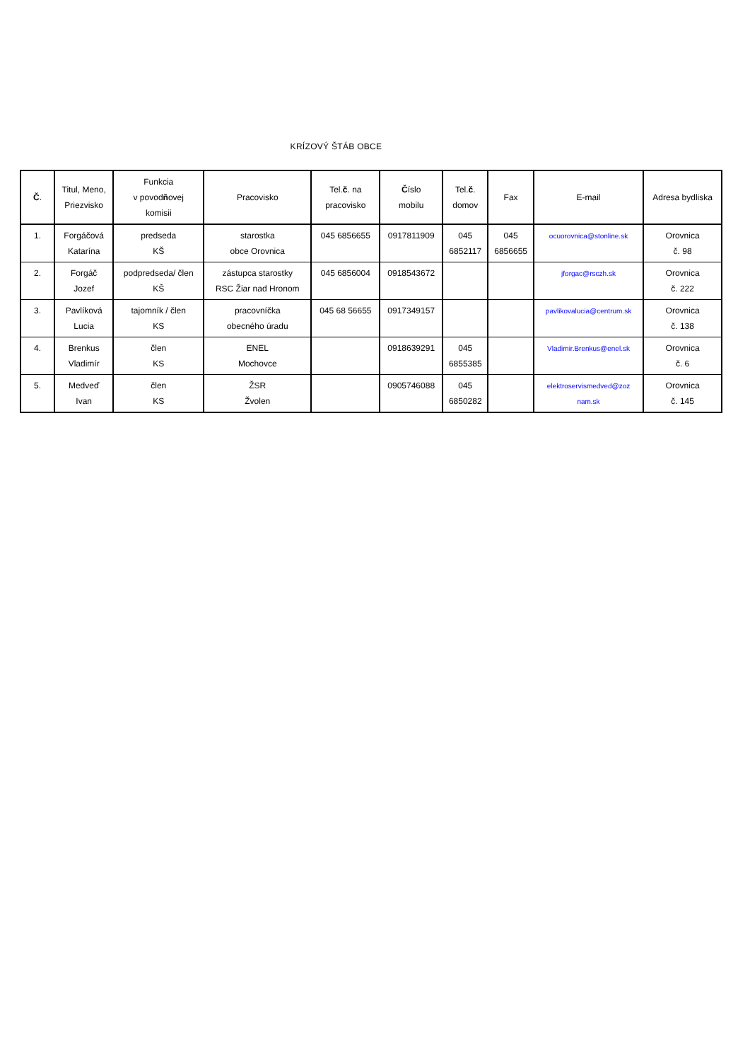KRÍZOVÝ ŠTÁB OBCE
| Č . | Titul, Meno, Priezvisko | Funkcia v povod ň ovej komisii | Pracovisko | Tel. č . na pracovisko | Č íslo mobilu | Tel. č . domov | Fax | E-mail | Adresa bydliska |
| --- | --- | --- | --- | --- | --- | --- | --- | --- | --- |
| 1. | Forgáčová Katarína | predseda KŠ | starostka obce Orovnica | 045 6856655 | 0917811909 | 045 6852117 | 045 6856655 | ocuorovnica@stonline.sk | Orovnica č. 98 |
| 2. | Forgáč Jozef | podpredseda/ člen KŠ | zástupca starostky RSC Žiar nad Hronom | 045 6856004 | 0918543672 | | | jforgac@rsczh.sk | Orovnica č. 222 |
| 3. | Pavlíková Lucia | tajomník / člen KS | pracovníčka obecného úradu | 045 68 56655 | 0917349157 | | | pavlikovalucia@centrum.sk | Orovnica č. 138 |
| 4. | Brenkus Vladimír | člen KS | ENEL Mochovce | | 0918639291 | 045 6855385 | | Vladimir.Brenkus@enel.sk | Orovnica č. 6 |
| 5. | Medveď Ivan | člen KS | ŽSR Žvolen | | 0905746088 | 045 6850282 | | elektroservismedved@zoz nam.sk | Orovnica č. 145 |